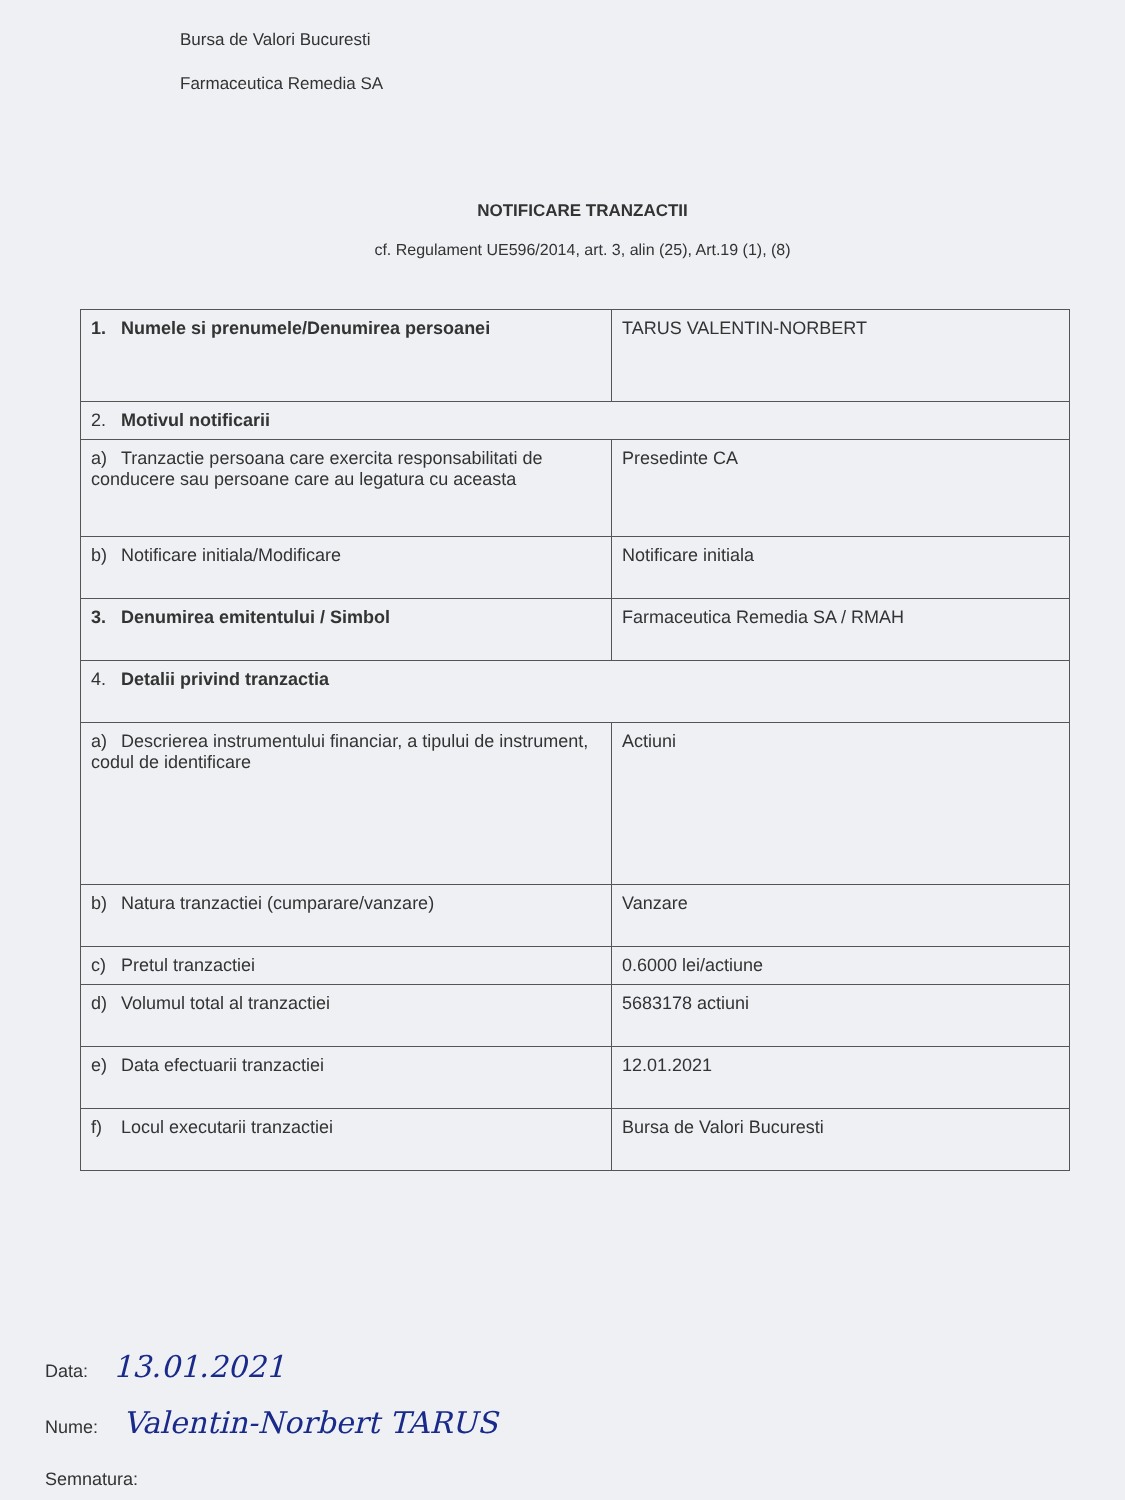Bursa de Valori Bucuresti
Farmaceutica Remedia SA
NOTIFICARE TRANZACTII
cf. Regulament UE596/2014, art. 3, alin (25), Art.19 (1), (8)
| 1. Numele si prenumele/Denumirea persoanei | TARUS VALENTIN-NORBERT |
| 2. Motivul notificarii | |
| a) Tranzactie persoana care exercita responsabilitati de conducere sau persoane care au legatura cu aceasta | Presedinte CA |
| b) Notificare initiala/Modificare | Notificare initiala |
| 3. Denumirea emitentului / Simbol | Farmaceutica Remedia SA / RMAH |
| 4. Detalii privind tranzactia | |
| a) Descrierea instrumentului financiar, a tipului de instrument, codul de identificare | Actiuni |
| b) Natura tranzactiei (cumparare/vanzare) | Vanzare |
| c) Pretul tranzactiei | 0.6000 lei/actiune |
| d) Volumul total al tranzactiei | 5683178 actiuni |
| e) Data efectuarii tranzactiei | 12.01.2021 |
| f) Locul executarii tranzactiei | Bursa de Valori Bucuresti |
Data: 13.01.2021
Nume: Valentin-Norbert TARUS
Semnatura: